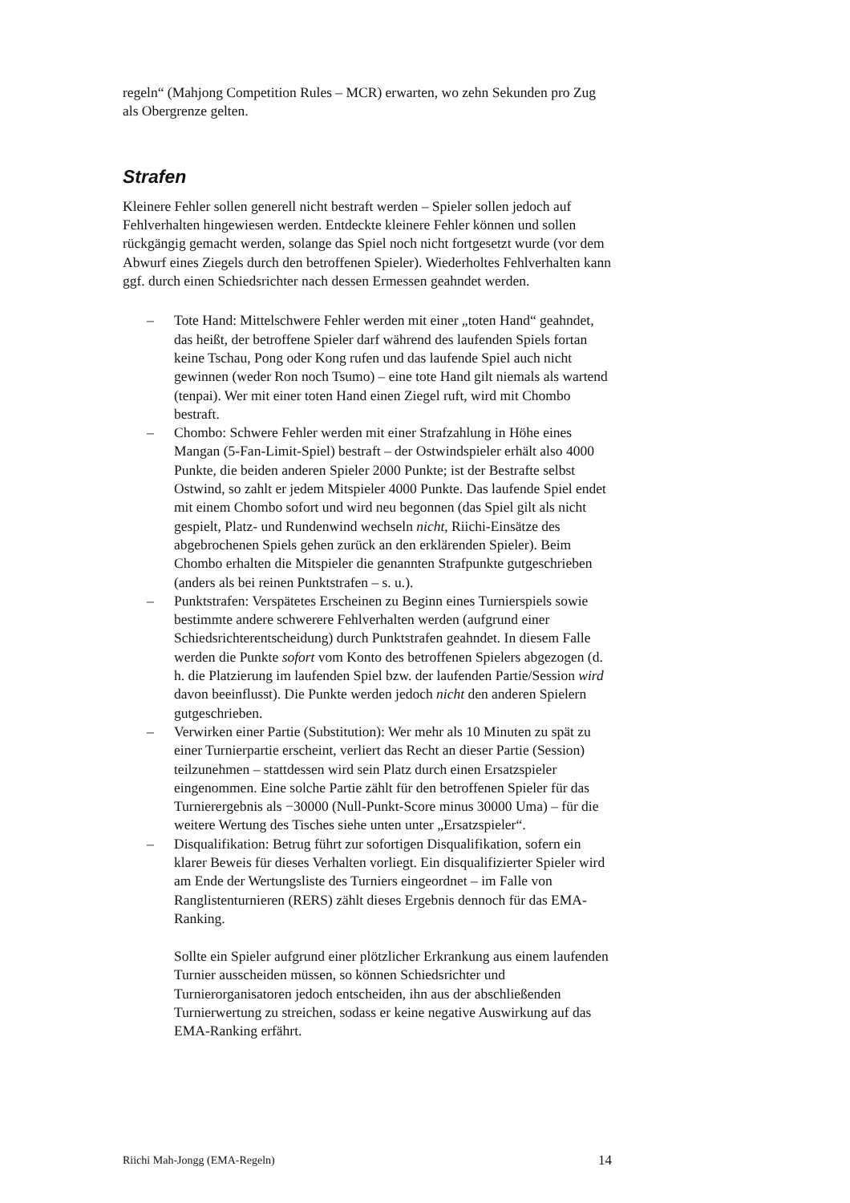regeln“ (Mahjong Competition Rules – MCR) erwarten, wo zehn Sekunden pro Zug als Obergrenze gelten.
Strafen
Kleinere Fehler sollen generell nicht bestraft werden – Spieler sollen jedoch auf Fehlverhalten hingewiesen werden. Entdeckte kleinere Fehler können und sollen rückgängig gemacht werden, solange das Spiel noch nicht fortgesetzt wurde (vor dem Abwurf eines Ziegels durch den betroffenen Spieler). Wiederholtes Fehlverhalten kann ggf. durch einen Schiedsrichter nach dessen Ermessen geahndet werden.
– Tote Hand: Mittelschwere Fehler werden mit einer „toten Hand“ geahndet, das heißt, der betroffene Spieler darf während des laufenden Spiels fortan keine Tschau, Pong oder Kong rufen und das laufende Spiel auch nicht gewinnen (weder Ron noch Tsumo) – eine tote Hand gilt niemals als wartend (tenpai). Wer mit einer toten Hand einen Ziegel ruft, wird mit Chombo bestraft.
– Chombo: Schwere Fehler werden mit einer Strafzahlung in Höhe eines Mangan (5-Fan-Limit-Spiel) bestraft – der Ostwindspieler erhält also 4000 Punkte, die beiden anderen Spieler 2000 Punkte; ist der Bestrafte selbst Ostwind, so zahlt er jedem Mitspieler 4000 Punkte. Das laufende Spiel endet mit einem Chombo sofort und wird neu begonnen (das Spiel gilt als nicht gespielt, Platz- und Rundenwind wechseln nicht, Riichi-Einsätze des abgebrochenen Spiels gehen zurück an den erklärenden Spieler). Beim Chombo erhalten die Mitspieler die genannten Strafpunkte gutgeschrieben (anders als bei reinen Punktstrafen – s. u.).
– Punktstrafen: Verspätetes Erscheinen zu Beginn eines Turnierspiels sowie bestimmte andere schwerere Fehlverhalten werden (aufgrund einer Schiedsrichterentscheidung) durch Punktstrafen geahndet. In diesem Falle werden die Punkte sofort vom Konto des betroffenen Spielers abgezogen (d. h. die Platzierung im laufenden Spiel bzw. der laufenden Partie/Session wird davon beeinflusst). Die Punkte werden jedoch nicht den anderen Spielern gutgeschrieben.
– Verwirken einer Partie (Substitution): Wer mehr als 10 Minuten zu spät zu einer Turnierpartie erscheint, verliert das Recht an dieser Partie (Session) teilzunehmen – stattdessen wird sein Platz durch einen Ersatzspieler eingenommen. Eine solche Partie zählt für den betroffenen Spieler für das Turnierergebnis als −30000 (Null-Punkt-Score minus 30000 Uma) – für die weitere Wertung des Tisches siehe unten unter „Ersatzspieler“.
– Disqualifikation: Betrug führt zur sofortigen Disqualifikation, sofern ein klarer Beweis für dieses Verhalten vorliegt. Ein disqualifizierter Spieler wird am Ende der Wertungsliste des Turniers eingeordnet – im Falle von Ranglistenturnieren (RERS) zählt dieses Ergebnis dennoch für das EMA-Ranking.
Sollte ein Spieler aufgrund einer plötzlicher Erkrankung aus einem laufenden Turnier ausscheiden müssen, so können Schiedsrichter und Turnierorganisatoren jedoch entscheiden, ihn aus der abschließenden Turnierwertung zu streichen, sodass er keine negative Auswirkung auf das EMA-Ranking erfährt.
Riichi Mah-Jongg (EMA-Regeln) 14